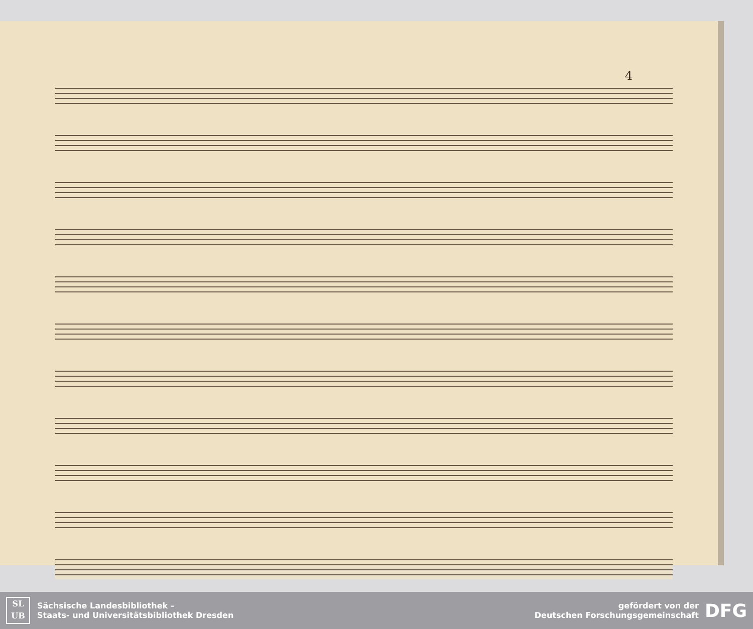4
SL
UB
Sächsische Landesbibliothek –
Staats- und Universitätsbibliothek Dresden
gefördert von der
Deutschen Forschungsgemeinschaft
DFG